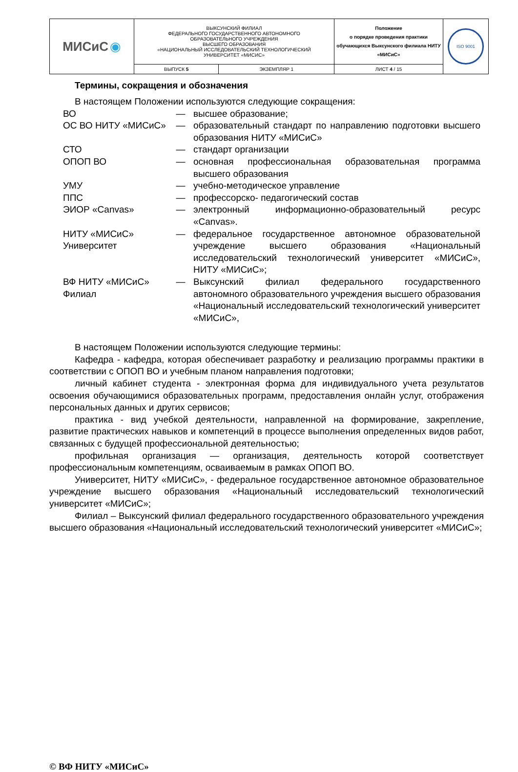| МИСиС ◉ | ВЫКСУНСКИЙ ФИЛИАЛ ФЕДЕРАЛЬНОГО ГОСУДАРСТВЕННОГО АВТОНОМНОГО ОБРАЗОВАТЕЛЬНОГО УЧРЕЖДЕНИЯ ВЫСШЕГО ОБРАЗОВАНИЯ «НАЦИОНАЛЬНЫЙ ИССЛЕДОВАТЕЛЬСКИЙ ТЕХНОЛОГИЧЕСКИЙ УНИВЕРСИТЕТ «МИСИС» | | Положение о порядке проведения практики обучающихся Выксунского филиала НИТУ «МИСиС» | ISO 9001 |
| | ВЫПУСК 5 | ЭКЗЕМПЛЯР 1 | ЛИСТ 4 / 15 | |
Термины, сокращения и обозначения
В настоящем Положении используются следующие сокращения:
| ВО | — | высшее образование; |
| ОС ВО НИТУ «МИСиС» | — | образовательный стандарт по направлению подготовки высшего образования НИТУ «МИСиС» |
| СТО | — | стандарт организации |
| ОПОП ВО | — | основная профессиональная образовательная программа высшего образования |
| УМУ | — | учебно-методическое управление |
| ППС | — | профессорско- педагогический состав |
| ЭИОР «Canvas» | — | электронный информационно-образовательный ресурс «Canvas». |
| НИТУ «МИСиС» Университет | — | федеральное государственное автономное образовательной учреждение высшего образования «Национальный исследовательский технологический университет «МИСиС», НИТУ «МИСиС»; |
| ВФ НИТУ «МИСиС» Филиал | — | Выксунский филиал федерального государственного автономного образовательного учреждения высшего образования «Национальный исследовательский технологический университет «МИСиС», |
В настоящем Положении используются следующие термины:
Кафедра - кафедра, которая обеспечивает разработку и реализацию программы практики в соответствии с ОПОП ВО и учебным планом направления подготовки;
личный кабинет студента - электронная форма для индивидуального учета результатов освоения обучающимися образовательных программ, предоставления онлайн услуг, отображения персональных данных и других сервисов;
практика - вид учебкой деятельности, направленной на формирование, закрепление, развитие практических навыков и компетенций в процессе выполнения определенных видов работ, связанных с будущей профессиональной деятельностью;
профильная организация — организация, деятельность которой соответствует профессиональным компетенциям, осваиваемым в рамках ОПОП ВО.
Университет, НИТУ «МИСиС», - федеральное государственное автономное образовательное учреждение высшего образования «Национальный исследовательский технологический университет «МИСиС»;
Филиал – Выксунский филиал федерального государственного образовательного учреждения высшего образования «Национальный исследовательский технологический университет «МИСиС»;
© ВФ НИТУ «МИСиС»